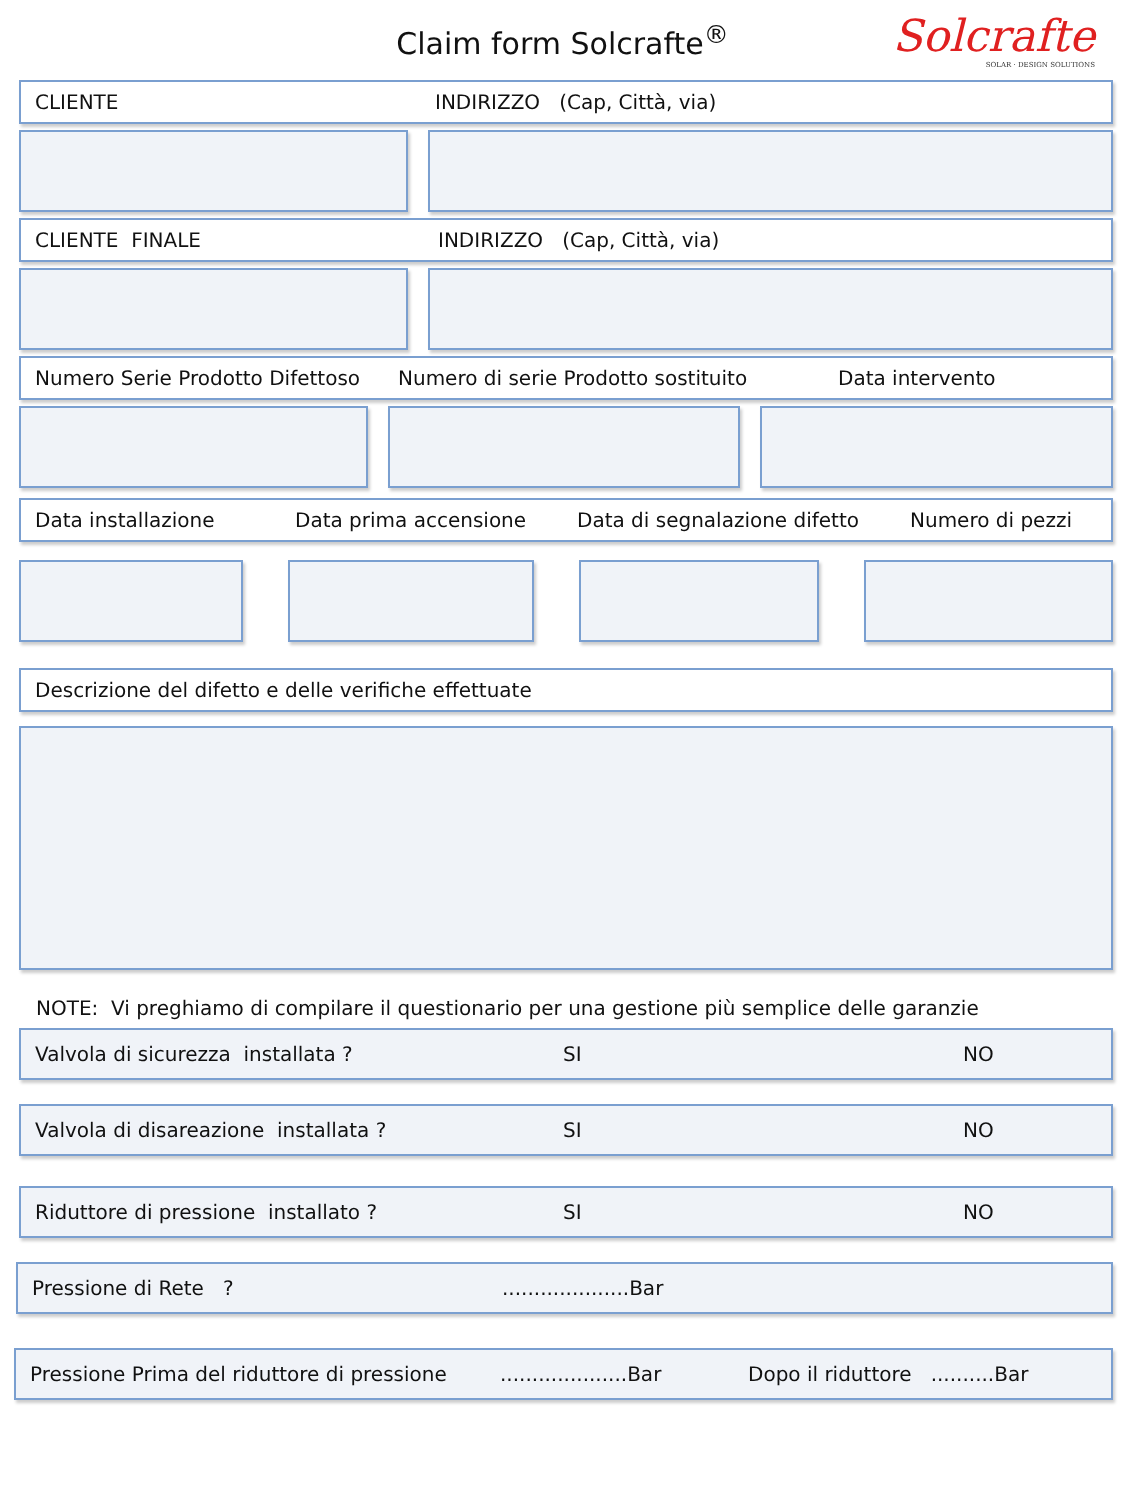Claim form Solcrafte<sup>®</sup>
Solcrafte
SOLAR · DESIGN SOLUTIONS
CLIENTE INDIRIZZO (Cap, Città, via)
CLIENTE FINALE INDIRIZZO (Cap, Città, via)
Numero Serie Prodotto Difettoso Numero di serie Prodotto sostituito Data intervento
Data installazione Data prima accensione Data di segnalazione difetto Numero di pezzi
Descrizione del difetto e delle verifiche effettuate
NOTE: Vi preghiamo di compilare il questionario per una gestione più semplice delle garanzie
Valvola di sicurezza installata ? SI NO
Valvola di disareazione installata ? SI NO
Riduttore di pressione installato ? SI NO
Pressione di Rete ?....................Bar
Pressione Prima del riduttore di pressione....................Bar Dopo il riduttore ..........Bar